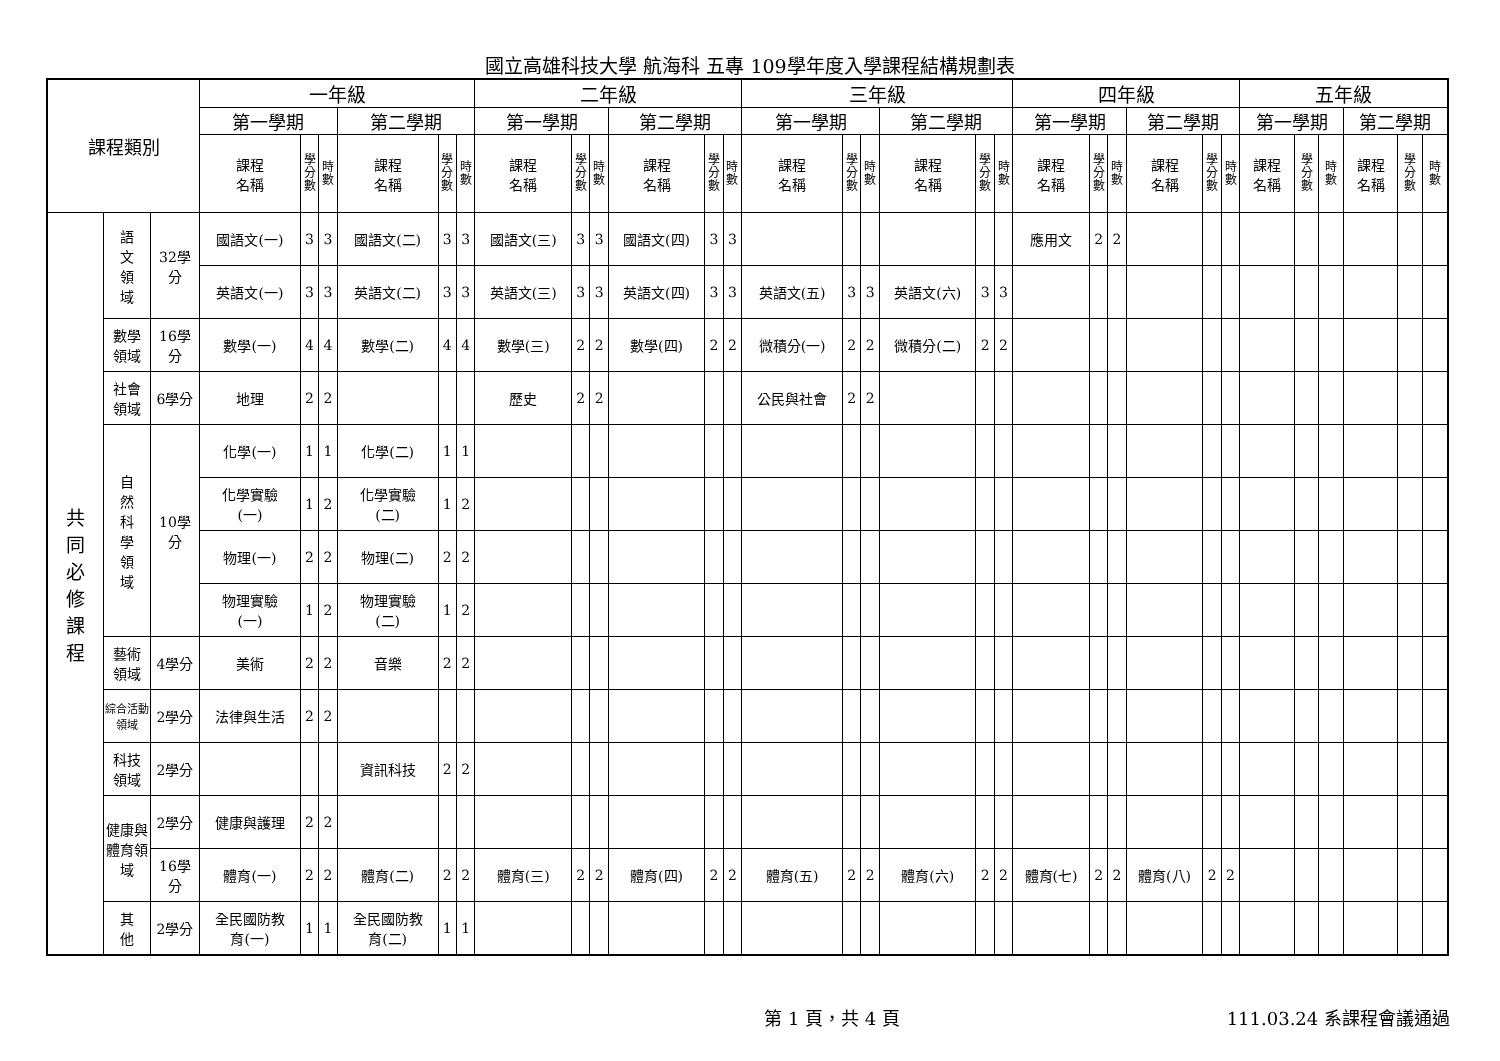國立高雄科技大學 航海科 五專 109學年度入學課程結構規劃表
| 課程類別 | | | 一年級 | | | | | | 二年級 | | | | | | 三年級 | | | | | | 四年級 | | | | | | 五年級 | | | | | |
| --- | --- | --- | --- | --- | --- | --- | --- | --- | --- | --- | --- | --- | --- | --- | --- | --- | --- | --- | --- | --- | --- | --- | --- | --- | --- | --- | --- | --- | --- | --- | --- | --- |
| | | | 第一學期 | | | 第二學期 | | | 第一學期 | | | 第二學期 | | | 第一學期 | | | 第二學期 | | | 第一學期 | | | 第二學期 | | | 第一學期 | | | 第二學期 | | |
| | | | 課程 名稱 | 學 分 數 | 時 數 | 課程 名稱 | 學 分 數 | 時 數 | 課程 名稱 | 學 分 數 | 時 數 | 課程 名稱 | 學 分 數 | 時 數 | 課程 名稱 | 學 分 數 | 時 數 | 課程 名稱 | 學 分 數 | 時 數 | 課程 名稱 | 學 分 數 | 時 數 | 課程 名稱 | 學 分 數 | 時 數 | 課程 名稱 | 學 分 數 | 時 數 | 課程 名稱 | 學 分 數 | 時 數 |
| 共 同 必 修 課 程 | 語 文 領 域 | 32學 分 | 國語文(一) | 3 | 3 | 國語文(二) | 3 | 3 | 國語文(三) | 3 | 3 | 國語文(四) | 3 | 3 | | | | | | | 應用文 | 2 | 2 | | | | | | | | | |
| | | | 英語文(一) | 3 | 3 | 英語文(二) | 3 | 3 | 英語文(三) | 3 | 3 | 英語文(四) | 3 | 3 | 英語文(五) | 3 | 3 | 英語文(六) | 3 | 3 | | | | | | | | | | | | |
| | 數學 領域 | 16學 分 | 數學(一) | 4 | 4 | 數學(二) | 4 | 4 | 數學(三) | 2 | 2 | 數學(四) | 2 | 2 | 微積分(一) | 2 | 2 | 微積分(二) | 2 | 2 | | | | | | | | | | | | |
| | 社會 領域 | 6學分 | 地理 | 2 | 2 | | | | 歷史 | 2 | 2 | | | | 公民與社會 | 2 | 2 | | | | | | | | | | | | | | | |
| | 自 然 科 學 領 域 | 10學 分 | 化學(一) | 1 | 1 | 化學(二) | 1 | 1 | | | | | | | | | | | | | | | | | | | | | | | | |
| | | | 化學實驗 (一) | 1 | 2 | 化學實驗 (二) | 1 | 2 | | | | | | | | | | | | | | | | | | | | | | | | |
| | | | 物理(一) | 2 | 2 | 物理(二) | 2 | 2 | | | | | | | | | | | | | | | | | | | | | | | | |
| | | | 物理實驗 (一) | 1 | 2 | 物理實驗 (二) | 1 | 2 | | | | | | | | | | | | | | | | | | | | | | | | |
| | 藝術 領域 | 4學分 | 美術 | 2 | 2 | 音樂 | 2 | 2 | | | | | | | | | | | | | | | | | | | | | | | | |
| | 綜合活動 領域 | 2學分 | 法律與生活 | 2 | 2 | | | | | | | | | | | | | | | | | | | | | | | | | | | |
| | 科技 領域 | 2學分 | | | | 資訊科技 | 2 | 2 | | | | | | | | | | | | | | | | | | | | | | | | |
| | 健康與體育領域 | 2學分 | 健康與護理 | 2 | 2 | | | | | | | | | | | | | | | | | | | | | | | | | | | |
| | | 16學 分 | 體育(一) | 2 | 2 | 體育(二) | 2 | 2 | 體育(三) | 2 | 2 | 體育(四) | 2 | 2 | 體育(五) | 2 | 2 | 體育(六) | 2 | 2 | 體育(七) | 2 | 2 | 體育(八) | 2 | 2 | | | | | | |
| | 其 他 | 2學分 | 全民國防教 育(一) | 1 | 1 | 全民國防教 育(二) | 1 | 1 | | | | | | | | | | | | | | | | | | | | | | | | |
第 1 頁，共 4 頁 111.03.24 系課程會議通過